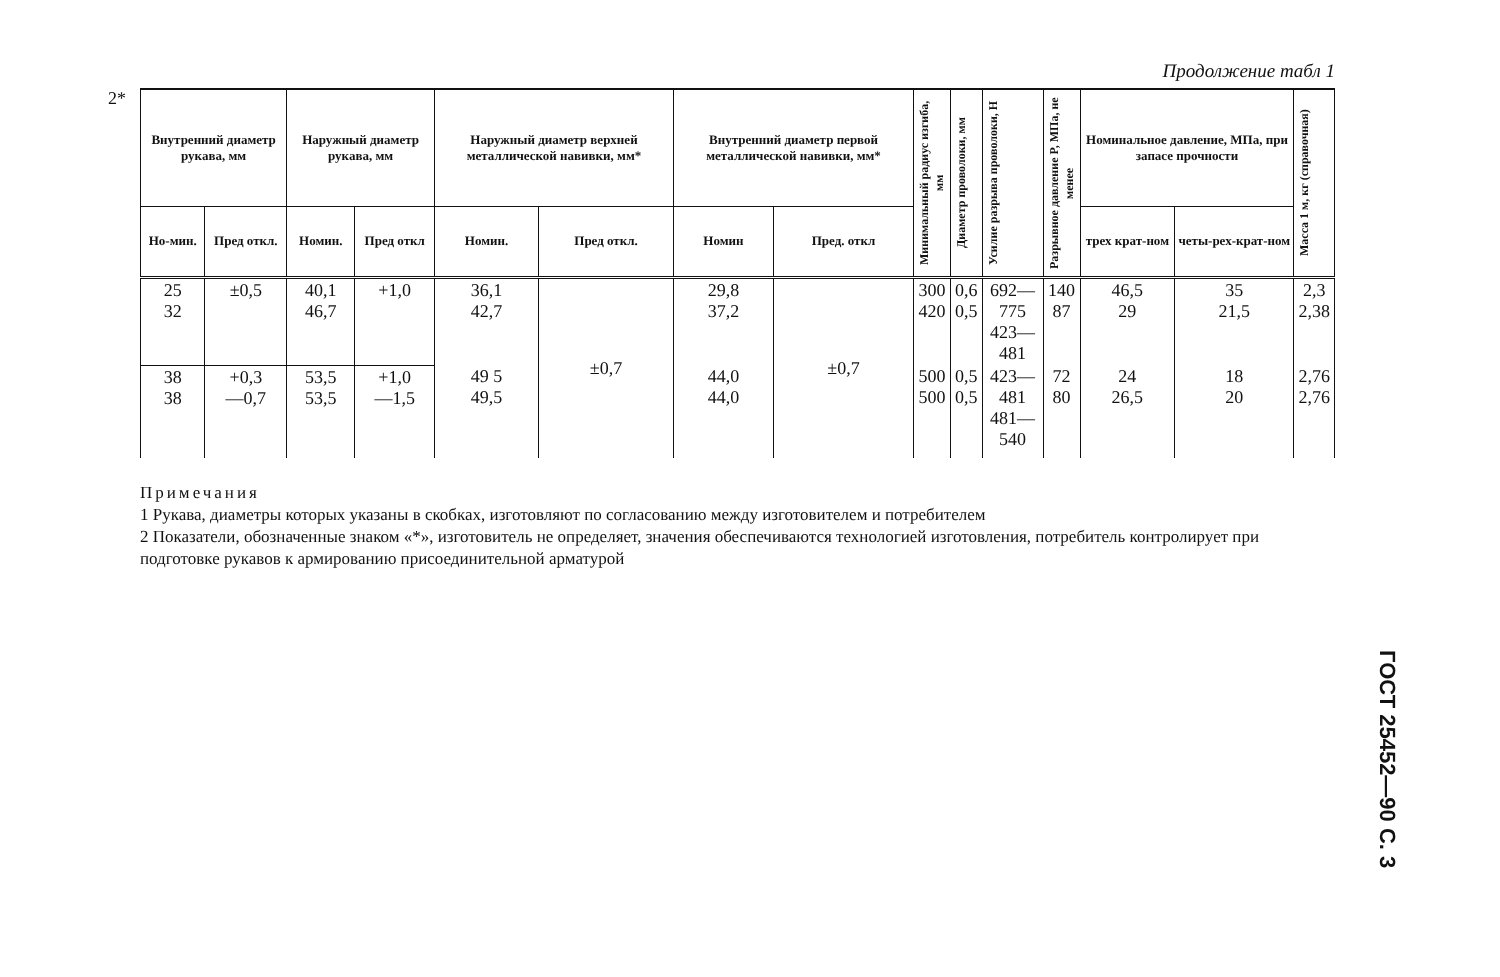2*
Продолжение табл 1
| Внутренний диаметр рукава, мм | | Наружный диаметр рукава, мм | | Наружный диаметр верхней металлической навивки, мм* | | Внутренний диаметр первой металлической навивки, мм* | | Минимальный радиус изгиба, мм | Диаметр проволоки, мм | Усилие разрыва проволоки, Н | Разрывное давление P, МПа, не менее | Номинальное давление, МПа, при запасе прочности | | Масса 1 м, кг (справочная) |
| --- | --- | --- | --- | --- | --- | --- | --- | --- | --- | --- | --- | --- | --- | --- |
| Но-мин. | Пред откл. | Номин. | Пред откл | Номин. | Пред откл. | Номин | Пред. откл | | | | | трех крат-ном | четы-рех-крат-ном | |
| 25 32 | ±0,5 | 40,1 46,7 | +1,0 | 36,1 42,7 | ±0,7 | 29,8 37,2 | ±0,7 | 300 420 | 0,6 0,5 | 692—775 423—481 | 140 87 | 46,5 29 | 35 21,5 | 2,3 2,38 |
| 38 38 | +0,3 —0,7 | 53,5 53,5 | +1,0 —1,5 | 49 5 49,5 | | 44,0 44,0 | | 500 500 | 0,5 0,5 | 423—481 481—540 | 72 80 | 24 26,5 | 18 20 | 2,76 2,76 |
Примечания
1 Рукава, диаметры которых указаны в скобках, изготовляют по согласованию между изготовителем и потребителем
2 Показатели, обозначенные знаком «*», изготовитель не определяет, значения обеспечиваются технологией изготовления, потребитель контролирует при подготовке рукавов к армированию присоединительной арматурой
ГОСТ 25452—90 С. 3